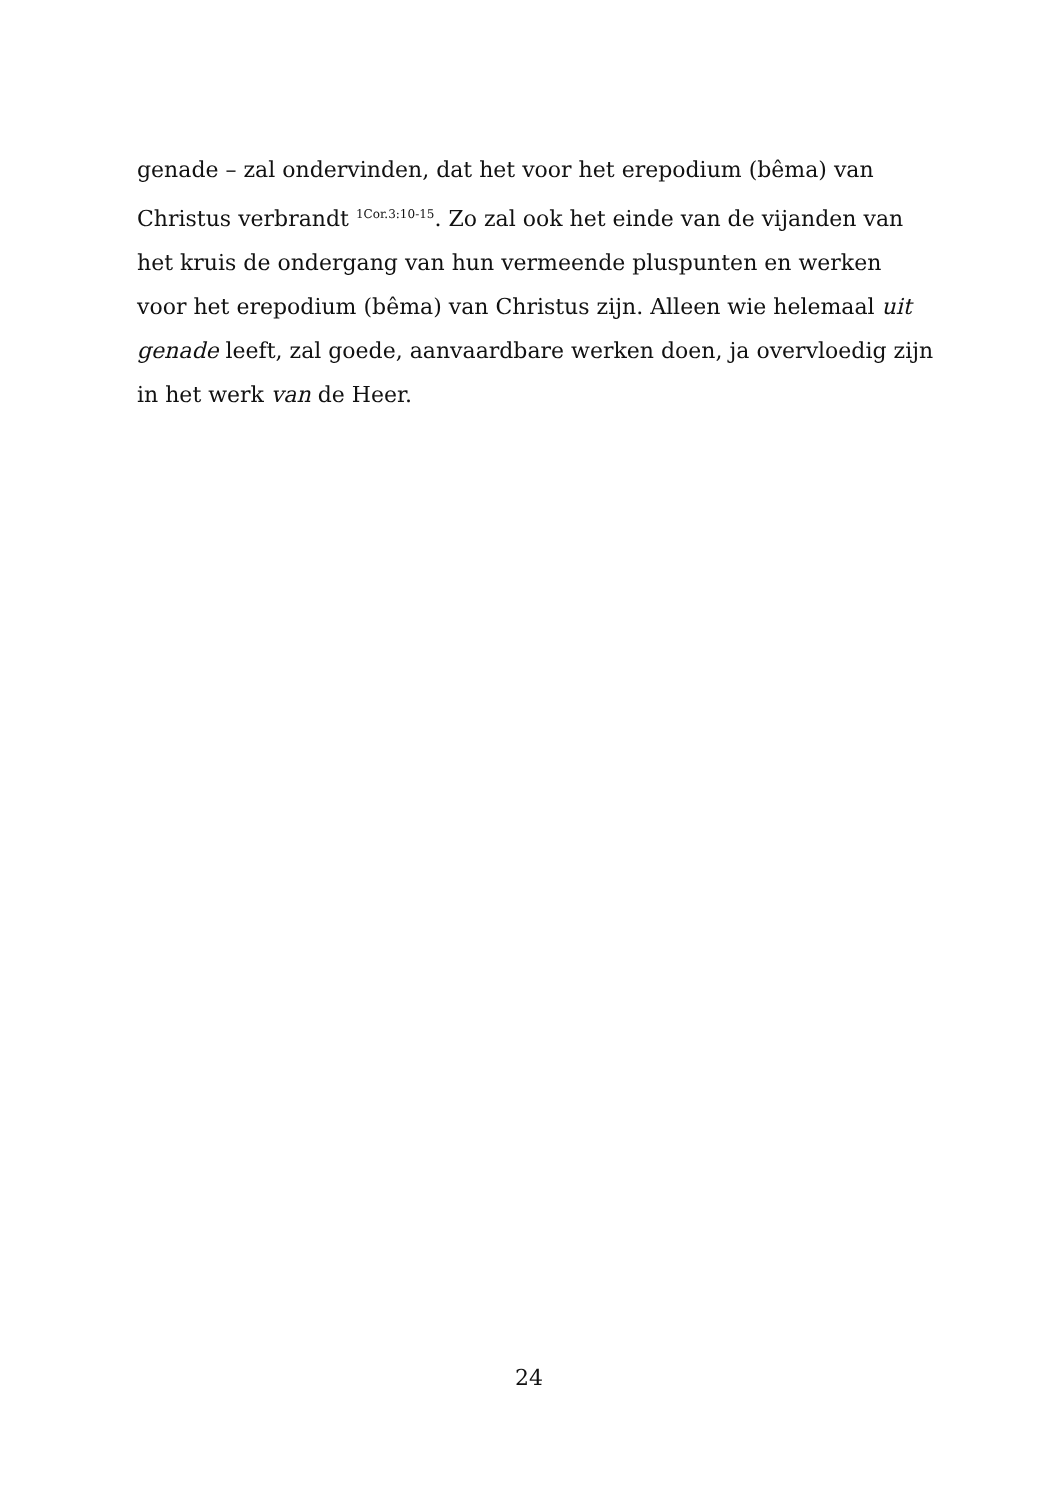genade – zal ondervinden, dat het voor het erepodium (bêma) van Christus verbrandt <sup>1Cor.3:10-15</sup>. Zo zal ook het einde van de vijanden van het kruis de ondergang van hun vermeende pluspunten en werken voor het erepodium (bêma) van Christus zijn. Alleen wie helemaal uit genade leeft, zal goede, aanvaardbare werken doen, ja overvloedig zijn in het werk van de Heer.
24